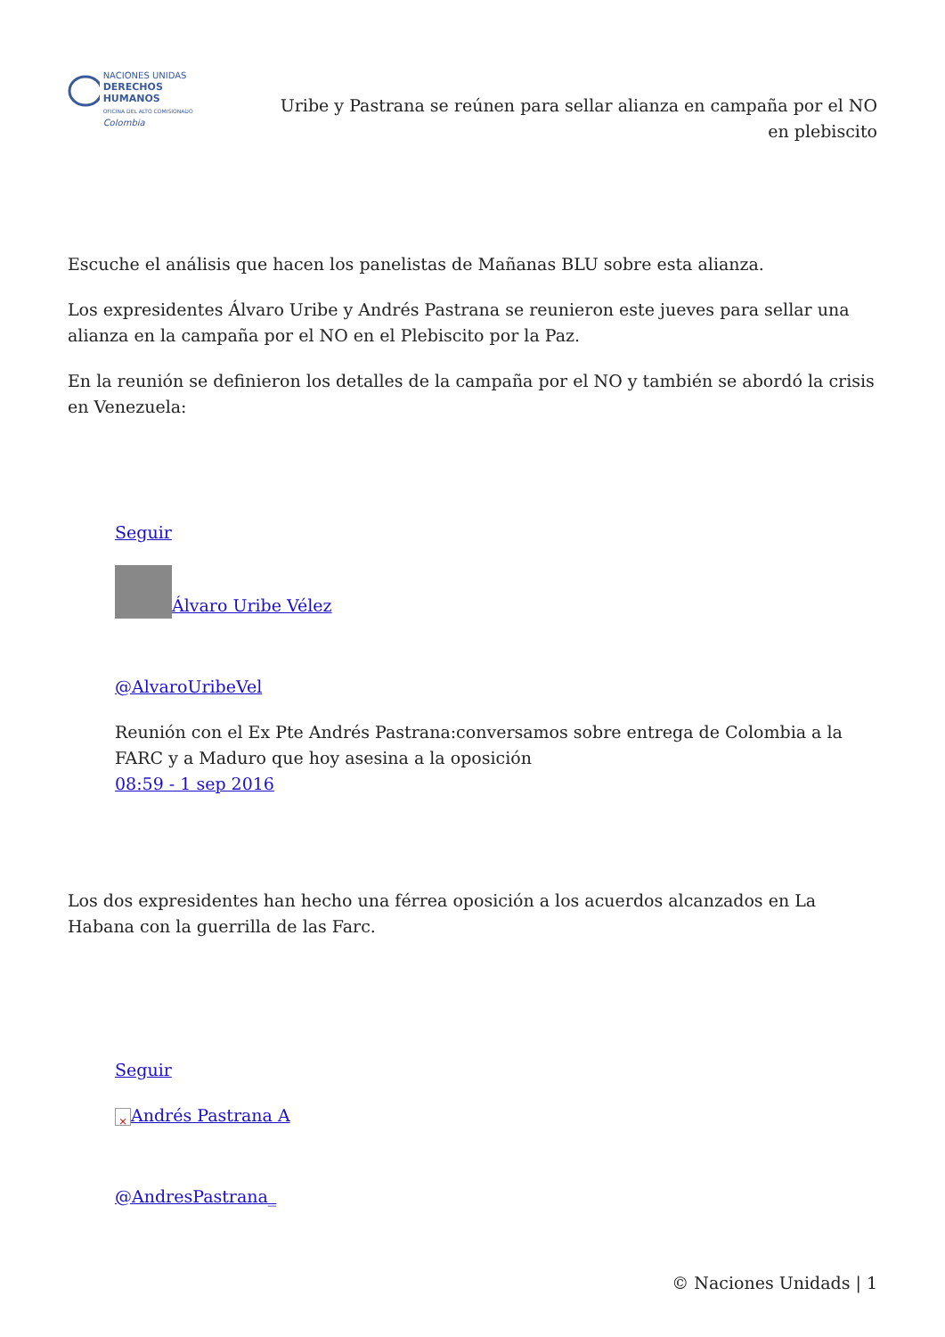NACIONES UNIDAS
DERECHOS HUMANOS
OFICINA DEL ALTO COMISIONADO
Colombia
Uribe y Pastrana se reúnen para sellar alianza en campaña por el NO en plebiscito
Escuche el análisis que hacen los panelistas de Mañanas BLU sobre esta alianza.
Los expresidentes Álvaro Uribe y Andrés Pastrana se reunieron este jueves para sellar una alianza en la campaña por el NO en el Plebiscito por la Paz.
En la reunión se definieron los detalles de la campaña por el NO y también se abordó la crisis en Venezuela:
Seguir
Álvaro Uribe Vélez
@AlvaroUribeVel
Reunión con el Ex Pte Andrés Pastrana:conversamos sobre entrega de Colombia a la FARC y a Maduro que hoy asesina a la oposición
08:59 - 1 sep 2016
Los dos expresidentes han hecho una férrea oposición a los acuerdos alcanzados en La Habana con la guerrilla de las Farc.
Seguir
× Andrés Pastrana A
@AndresPastrana_
© Naciones Unidads | 1